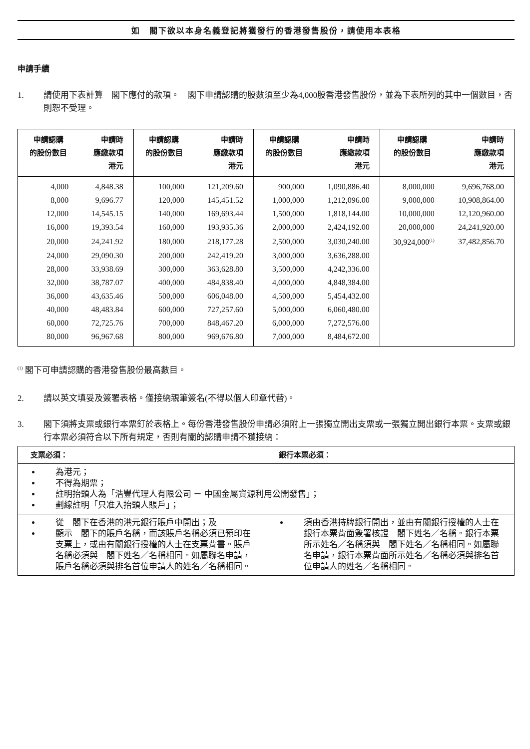如　閣下欲以本身名義登記將獲發行的香港發售股份，請使用本表格
申請手續
1. 請使用下表計算　閣下應付的款項。　閣下申請認購的股數須至少為4,000股香港發售股份，並為下表所列的其中一個數目，否則恕不受理。
| 申請認購 的股份數目 | 申請時 應繳款項 港元 | 申請認購 的股份數目 | 申請時 應繳款項 港元 | 申請認購 的股份數目 | 申請時 應繳款項 港元 | 申請認購 的股份數目 | 申請時 應繳款項 港元 |
| --- | --- | --- | --- | --- | --- | --- | --- |
| 4,000 | 4,848.38 | 100,000 | 121,209.60 | 900,000 | 1,090,886.40 | 8,000,000 | 9,696,768.00 |
| 8,000 | 9,696.77 | 120,000 | 145,451.52 | 1,000,000 | 1,212,096.00 | 9,000,000 | 10,908,864.00 |
| 12,000 | 14,545.15 | 140,000 | 169,693.44 | 1,500,000 | 1,818,144.00 | 10,000,000 | 12,120,960.00 |
| 16,000 | 19,393.54 | 160,000 | 193,935.36 | 2,000,000 | 2,424,192.00 | 20,000,000 | 24,241,920.00 |
| 20,000 | 24,241.92 | 180,000 | 218,177.28 | 2,500,000 | 3,030,240.00 | 30,924,000<sup>(1)</sup> | 37,482,856.70 |
| 24,000 | 29,090.30 | 200,000 | 242,419.20 | 3,000,000 | 3,636,288.00 | | |
| 28,000 | 33,938.69 | 300,000 | 363,628.80 | 3,500,000 | 4,242,336.00 | | |
| 32,000 | 38,787.07 | 400,000 | 484,838.40 | 4,000,000 | 4,848,384.00 | | |
| 36,000 | 43,635.46 | 500,000 | 606,048.00 | 4,500,000 | 5,454,432.00 | | |
| 40,000 | 48,483.84 | 600,000 | 727,257.60 | 5,000,000 | 6,060,480.00 | | |
| 60,000 | 72,725.76 | 700,000 | 848,467.20 | 6,000,000 | 7,272,576.00 | | |
| 80,000 | 96,967.68 | 800,000 | 969,676.80 | 7,000,000 | 8,484,672.00 | | |
<sup>(1)</sup> 閣下可申請認購的香港發售股份最高數目。
2. 請以英文填妥及簽署表格。僅接納親筆簽名(不得以個人印章代替)。
3. 閣下須將支票或銀行本票釘於表格上。每份香港發售股份申請必須附上一張獨立開出支票或一張獨立開出銀行本票。支票或銀行本票必須符合以下所有規定，否則有關的認購申請不獲接納：
| 支票必須： | 銀行本票必須： |
| --- | --- |
| 為港元； 不得為期票； 註明抬頭人為「浩豐代理人有限公司 － 中國金屬資源利用公開發售」； 劃線註明「只准入抬頭人賬戶」； | |
| 從 閣下在香港的港元銀行賬戶中開出；及 顯示 閣下的賬戶名稱，而該賬戶名稱必須已預印在支票上，或由有關銀行授權的人士在支票背書。賬戶名稱必須與 閣下姓名／名稱相同。如屬聯名申請，賬戶名稱必須與排名首位申請人的姓名／名稱相同。 | 須由香港持牌銀行開出，並由有關銀行授權的人士在銀行本票背面簽署核證 閣下姓名／名稱。銀行本票所示姓名／名稱須與 閣下姓名／名稱相同。如屬聯名申請，銀行本票背面所示姓名／名稱必須與排名首位申請人的姓名／名稱相同。 |